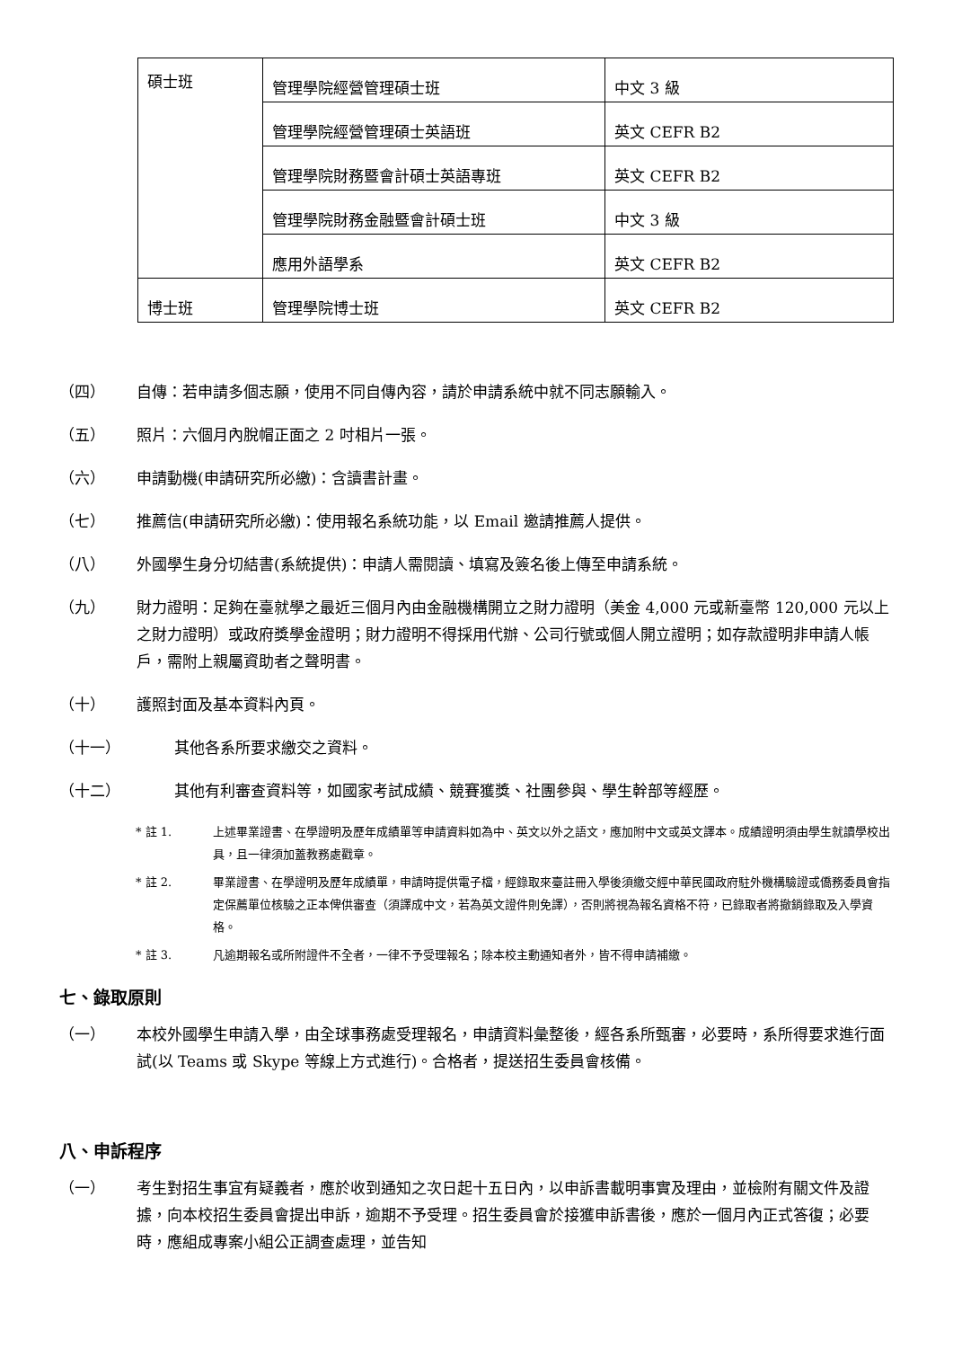| 碩士班 | 管理學院經營管理碩士班 | 中文 3 級 |
| | 管理學院經營管理碩士英語班 | 英文 CEFR B2 |
| | 管理學院財務暨會計碩士英語專班 | 英文 CEFR B2 |
| | 管理學院財務金融暨會計碩士班 | 中文 3 級 |
| | 應用外語學系 | 英文 CEFR B2 |
| 博士班 | 管理學院博士班 | 英文 CEFR B2 |
（四） 自傳：若申請多個志願，使用不同自傳內容，請於申請系統中就不同志願輸入。
（五） 照片：六個月內脫帽正面之 2 吋相片一張。
（六） 申請動機(申請研究所必繳)：含讀書計畫。
（七） 推薦信(申請研究所必繳)：使用報名系統功能，以 Email 邀請推薦人提供。
（八） 外國學生身分切結書(系統提供)：申請人需閱讀、填寫及簽名後上傳至申請系統。
（九） 財力證明：足夠在臺就學之最近三個月內由金融機構開立之財力證明（美金 4,000 元或新臺幣 120,000 元以上之財力證明）或政府獎學金證明；財力證明不得採用代辦、公司行號或個人開立證明；如存款證明非申請人帳戶，需附上親屬資助者之聲明書。
（十） 護照封面及基本資料內頁。
（十一） 其他各系所要求繳交之資料。
（十二） 其他有利審查資料等，如國家考試成績、競賽獲獎、社團參與、學生幹部等經歷。
* 註 1. 上述畢業證書、在學證明及歷年成績單等申請資料如為中、英文以外之語文，應加附中文或英文譯本。成績證明須由學生就讀學校出具，且一律須加蓋教務處戳章。
* 註 2. 畢業證書、在學證明及歷年成績單，申請時提供電子檔，經錄取來臺註冊入學後須繳交經中華民國政府駐外機構驗證或僑務委員會指定保薦單位核驗之正本俾供審查（須譯成中文，若為英文證件則免譯），否則將視為報名資格不符，已錄取者將撤銷錄取及入學資格。
* 註 3. 凡逾期報名或所附證件不全者，一律不予受理報名；除本校主動通知者外，皆不得申請補繳。
七、錄取原則
（一） 本校外國學生申請入學，由全球事務處受理報名，申請資料彙整後，經各系所甄審，必要時，系所得要求進行面試(以 Teams 或 Skype 等線上方式進行)。合格者，提送招生委員會核備。
八、申訴程序
（一） 考生對招生事宜有疑義者，應於收到通知之次日起十五日內，以申訴書載明事實及理由，並檢附有關文件及證據，向本校招生委員會提出申訴，逾期不予受理。招生委員會於接獲申訴書後，應於一個月內正式答復；必要時，應組成專案小組公正調查處理，並告知